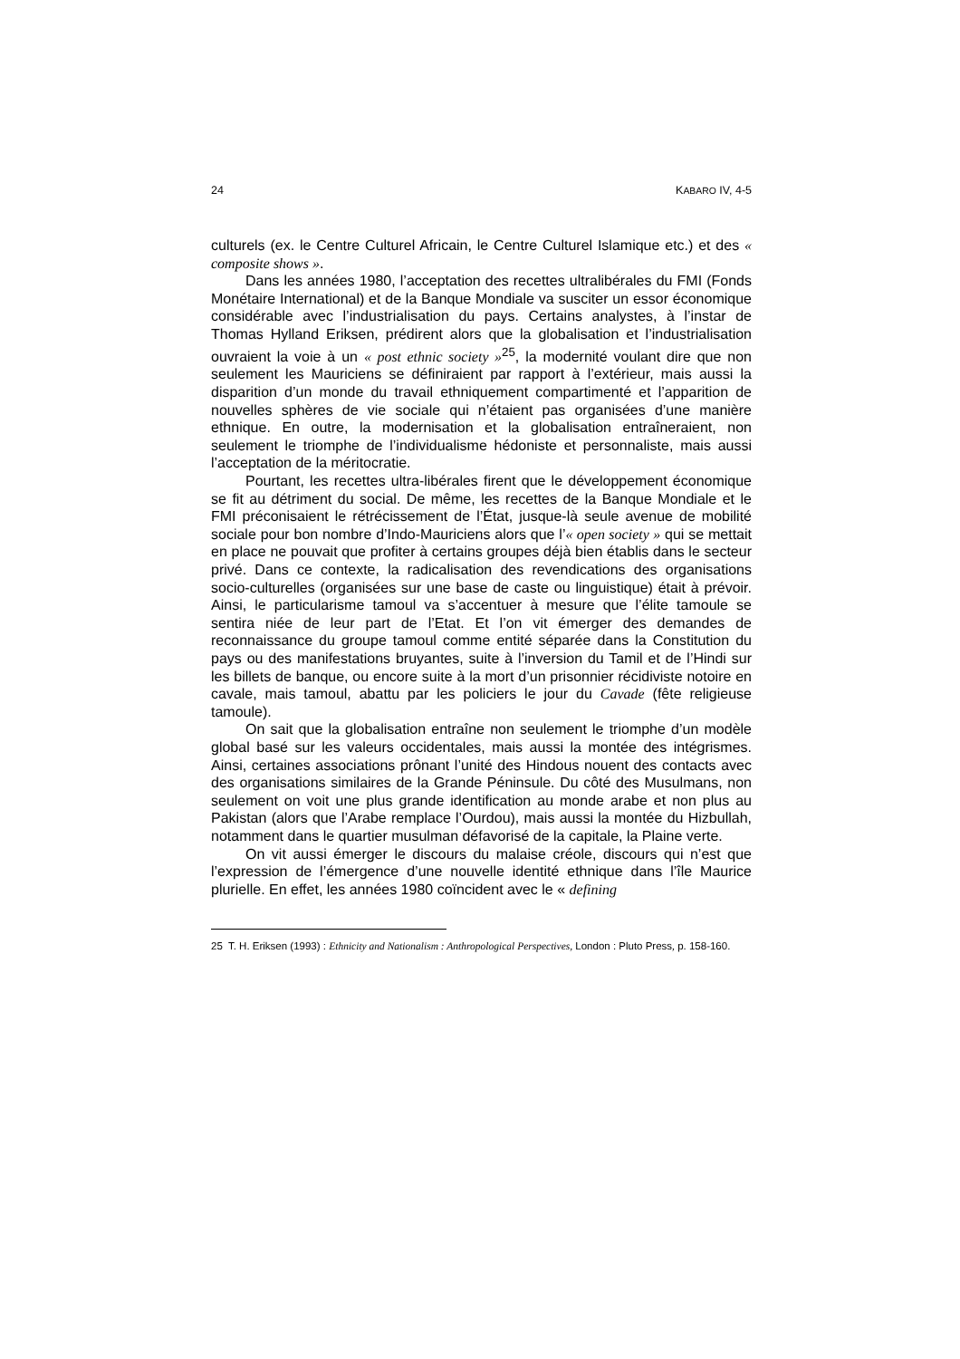24 KABARO IV, 4-5
culturels (ex. le Centre Culturel Africain, le Centre Culturel Islamique etc.) et des « composite shows ».
Dans les années 1980, l’acceptation des recettes ultralibérales du FMI (Fonds Monétaire International) et de la Banque Mondiale va susciter un essor économique considérable avec l’industrialisation du pays. Certains analystes, à l’instar de Thomas Hylland Eriksen, prédirent alors que la globalisation et l’industrialisation ouvraient la voie à un « post ethnic society »<sup>25</sup>, la modernité voulant dire que non seulement les Mauriciens se définiraient par rapport à l’extérieur, mais aussi la disparition d’un monde du travail ethniquement compartimenté et l’apparition de nouvelles sphères de vie sociale qui n’étaient pas organisées d’une manière ethnique. En outre, la modernisation et la globalisation entraîneraient, non seulement le triomphe de l’individualisme hédoniste et personnaliste, mais aussi l’acceptation de la méritocratie.
Pourtant, les recettes ultra-libérales firent que le développement économique se fit au détriment du social. De même, les recettes de la Banque Mondiale et le FMI préconisaient le rétrécissement de l’État, jusque-là seule avenue de mobilité sociale pour bon nombre d’Indo-Mauriciens alors que l’« open society » qui se mettait en place ne pouvait que profiter à certains groupes déjà bien établis dans le secteur privé. Dans ce contexte, la radicalisation des revendications des organisations socio-culturelles (organisées sur une base de caste ou linguistique) était à prévoir. Ainsi, le particularisme tamoul va s’accentuer à mesure que l’élite tamoule se sentira niée de leur part de l’Etat. Et l’on vit émerger des demandes de reconnaissance du groupe tamoul comme entité séparée dans la Constitution du pays ou des manifestations bruyantes, suite à l’inversion du Tamil et de l’Hindi sur les billets de banque, ou encore suite à la mort d’un prisonnier récidiviste notoire en cavale, mais tamoul, abattu par les policiers le jour du Cavade (fête religieuse tamoule).
On sait que la globalisation entraîne non seulement le triomphe d’un modèle global basé sur les valeurs occidentales, mais aussi la montée des intégrismes. Ainsi, certaines associations prônant l’unité des Hindous nouent des contacts avec des organisations similaires de la Grande Péninsule. Du côté des Musulmans, non seulement on voit une plus grande identification au monde arabe et non plus au Pakistan (alors que l’Arabe remplace l’Ourdou), mais aussi la montée du Hizbullah, notamment dans le quartier musulman défavorisé de la capitale, la Plaine verte.
On vit aussi émerger le discours du malaise créole, discours qui n’est que l’expression de l’émergence d’une nouvelle identité ethnique dans l’île Maurice plurielle. En effet, les années 1980 coïncident avec le « defining
25 T. H. Eriksen (1993) : Ethnicity and Nationalism : Anthropological Perspectives, London : Pluto Press, p. 158-160.